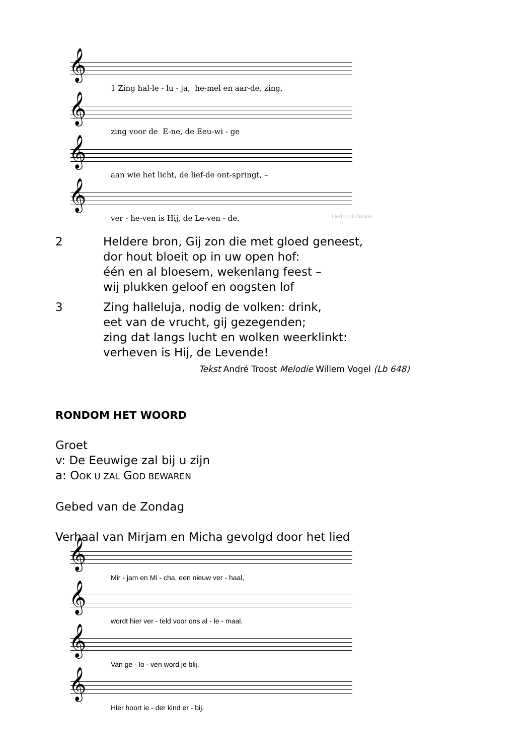𝄞
1 Zing hal-le - lu - ja, he-mel en aar-de, zing,
𝄞
zing voor de E-ne, de Eeu-wi - ge
𝄞
aan wie het licht, de lief-de ont-springt, –
𝄞
ver - he-ven is Hij, de Le-ven - de.
Liedboek Online
2 Heldere bron, Gij zon die met gloed geneest,
dor hout bloeit op in uw open hof:
één en al bloesem, wekenlang feest –
wij plukken geloof en oogsten lof
3 Zing halleluja, nodig de volken: drink,
eet van de vrucht, gij gezegenden;
zing dat langs lucht en wolken weerklinkt:
verheven is Hij, de Levende!
Tekst André Troost Melodie Willem Vogel (Lb 648)
RONDOM HET WOORD
Groet
v: De Eeuwige zal bij u zijn
a: OOK U ZAL GOD BEWAREN
Gebed van de Zondag
Verhaal van Mirjam en Micha gevolgd door het lied
𝄞
Mir - jam en Mi - cha, een nieuw ver - haal,
𝄞
wordt hier ver - teld voor ons al - le - maal.
𝄞
Van ge - lo - ven word je blij.
𝄞
Hier hoort ie - der kind er - bij.